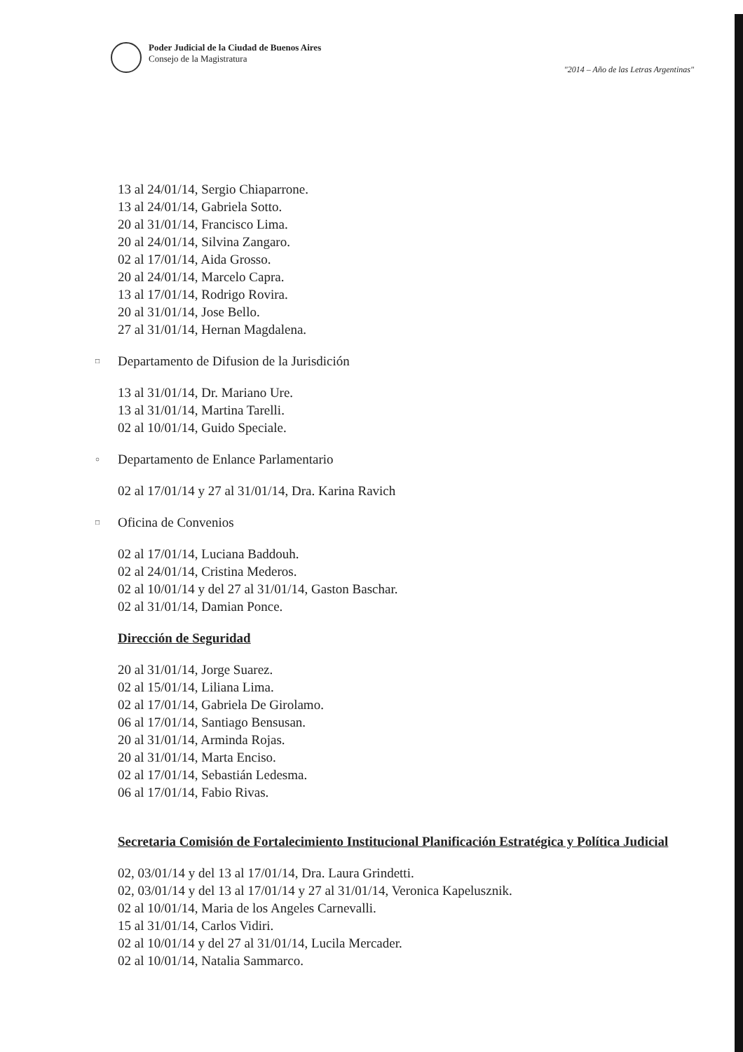Poder Judicial de la Ciudad de Buenos Aires
Consejo de la Magistratura
"2014 – Año de las Letras Argentinas"
13 al 24/01/14, Sergio Chiaparrone.
13 al 24/01/14, Gabriela Sotto.
20 al 31/01/14, Francisco Lima.
20 al 24/01/14, Silvina Zangaro.
02 al 17/01/14, Aida Grosso.
20 al 24/01/14, Marcelo Capra.
13 al 17/01/14, Rodrigo Rovira.
20 al 31/01/14, Jose Bello.
27 al 31/01/14, Hernan Magdalena.
□ Departamento de Difusion de la Jurisdición
13 al 31/01/14, Dr. Mariano Ure.
13 al 31/01/14, Martina Tarelli.
02 al 10/01/14, Guido Speciale.
○ Departamento de Enlance Parlamentario
02 al 17/01/14 y 27 al 31/01/14, Dra. Karina Ravich
□ Oficina de Convenios
02 al 17/01/14, Luciana Baddouh.
02 al 24/01/14, Cristina Mederos.
02 al 10/01/14 y del 27 al 31/01/14, Gaston Baschar.
02 al 31/01/14, Damian Ponce.
Dirección de Seguridad
20 al 31/01/14, Jorge Suarez.
02 al 15/01/14, Liliana Lima.
02 al 17/01/14, Gabriela De Girolamo.
06 al 17/01/14, Santiago Bensusan.
20 al 31/01/14, Arminda Rojas.
20 al 31/01/14, Marta Enciso.
02 al 17/01/14, Sebastián Ledesma.
06 al 17/01/14, Fabio Rivas.
Secretaria Comisión de Fortalecimiento Institucional Planificación Estratégica y Política Judicial
02, 03/01/14 y del 13 al 17/01/14, Dra. Laura Grindetti.
02, 03/01/14 y del 13 al 17/01/14 y 27 al 31/01/14, Veronica Kapelusznik.
02 al 10/01/14, Maria de los Angeles Carnevalli.
15 al 31/01/14, Carlos Vidiri.
02 al 10/01/14 y del 27 al 31/01/14, Lucila Mercader.
02 al 10/01/14, Natalia Sammarco.